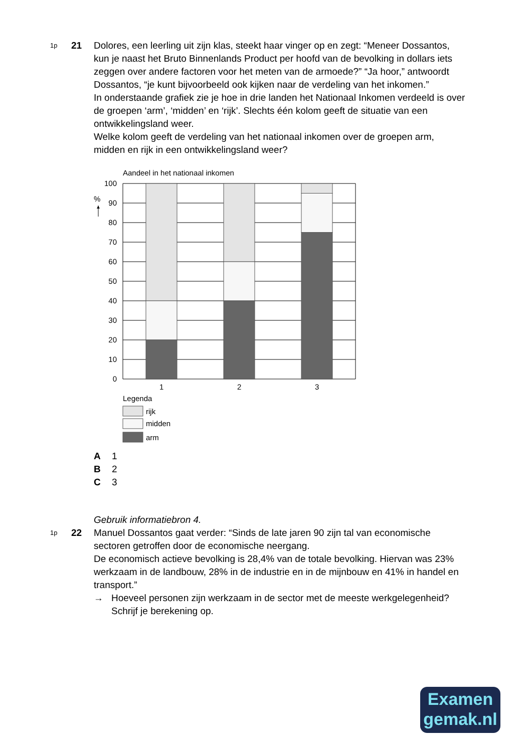1p
21 Dolores, een leerling uit zijn klas, steekt haar vinger op en zegt: “Meneer Dossantos, kun je naast het Bruto Binnenlands Product per hoofd van de bevolking in dollars iets zeggen over andere factoren voor het meten van de armoede?” “Ja hoor,” antwoordt Dossantos, “je kunt bijvoorbeeld ook kijken naar de verdeling van het inkomen.”
In onderstaande grafiek zie je hoe in drie landen het Nationaal Inkomen verdeeld is over de groepen ‘arm’, ‘midden’ en ‘rijk’. Slechts één kolom geeft de situatie van een ontwikkelingsland weer.
Welke kolom geeft de verdeling van het nationaal inkomen over de groepen arm, midden en rijk in een ontwikkelingsland weer?
Aandeel in het nationaal inkomen
%
▲
100
90
80
70
60
50
40
30
20
10
0
1
2
3
Legenda
rijk
midden
arm
A 1
B 2
C 3
Gebruik informatiebron 4.
1p
22 Manuel Dossantos gaat verder: “Sinds de late jaren 90 zijn tal van economische sectoren getroffen door de economische neergang.
De economisch actieve bevolking is 28,4% van de totale bevolking. Hiervan was 23% werkzaam in de landbouw, 28% in de industrie en in de mijnbouw en 41% in handel en transport.”
→ Hoeveel personen zijn werkzaam in de sector met de meeste werkgelegenheid? Schrijf je berekening op.
Examen
gemak.nl